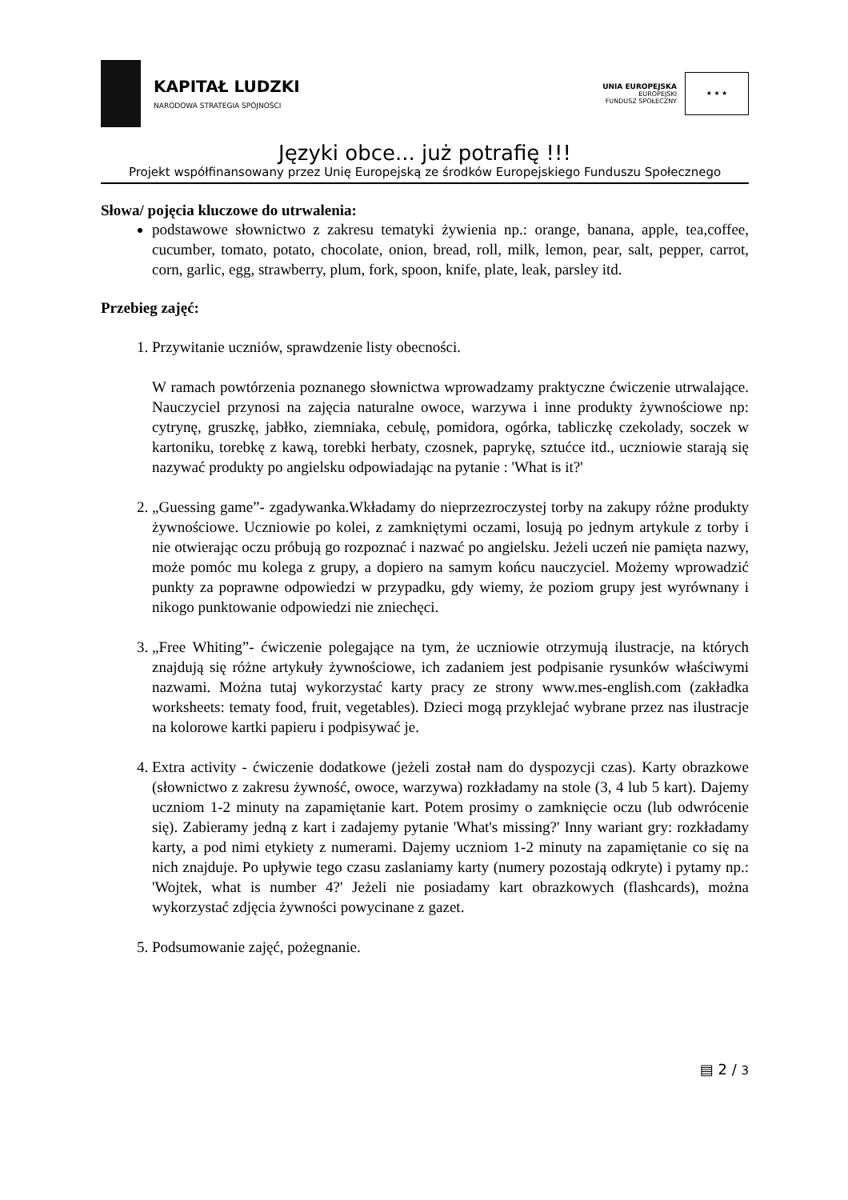KAPITAŁ LUDZKI
NARODOWA STRATEGIA SPÓJNOŚCI
UNIA EUROPEJSKA
EUROPEJSKI
FUNDUSZ SPOŁECZNY
★ ★ ★
Języki obce... już potrafię !!!
Projekt współfinansowany przez Unię Europejską ze środków Europejskiego Funduszu Społecznego
Słowa/ pojęcia kluczowe do utrwalenia:
podstawowe słownictwo z zakresu tematyki żywienia np.: orange, banana, apple, tea,coffee, cucumber, tomato, potato, chocolate, onion, bread, roll, milk, lemon, pear, salt, pepper, carrot, corn, garlic, egg, strawberry, plum, fork, spoon, knife, plate, leak, parsley itd.
Przebieg zajęć:
1. Przywitanie uczniów, sprawdzenie listy obecności.
W ramach powtórzenia poznanego słownictwa wprowadzamy praktyczne ćwiczenie utrwalające. Nauczyciel przynosi na zajęcia naturalne owoce, warzywa i inne produkty żywnościowe np: cytrynę, gruszkę, jabłko, ziemniaka, cebulę, pomidora, ogórka, tabliczkę czekolady, soczek w kartoniku, torebkę z kawą, torebki herbaty, czosnek, paprykę, sztućce itd., uczniowie starają się nazywać produkty po angielsku odpowiadając na pytanie : 'What is it?'
2. „Guessing game”- zgadywanka.Wkładamy do nieprzezroczystej torby na zakupy różne produkty żywnościowe. Uczniowie po kolei, z zamkniętymi oczami, losują po jednym artykule z torby i nie otwierając oczu próbują go rozpoznać i nazwać po angielsku. Jeżeli uczeń nie pamięta nazwy, może pomóc mu kolega z grupy, a dopiero na samym końcu nauczyciel. Możemy wprowadzić punkty za poprawne odpowiedzi w przypadku, gdy wiemy, że poziom grupy jest wyrównany i nikogo punktowanie odpowiedzi nie zniechęci.
3. „Free Whiting”- ćwiczenie polegające na tym, że uczniowie otrzymują ilustracje, na których znajdują się różne artykuły żywnościowe, ich zadaniem jest podpisanie rysunków właściwymi nazwami. Można tutaj wykorzystać karty pracy ze strony www.mes-english.com (zakładka worksheets: tematy food, fruit, vegetables). Dzieci mogą przyklejać wybrane przez nas ilustracje na kolorowe kartki papieru i podpisywać je.
4. Extra activity - ćwiczenie dodatkowe (jeżeli został nam do dyspozycji czas). Karty obrazkowe (słownictwo z zakresu żywność, owoce, warzywa) rozkładamy na stole (3, 4 lub 5 kart). Dajemy uczniom 1-2 minuty na zapamiętanie kart. Potem prosimy o zamknięcie oczu (lub odwrócenie się). Zabieramy jedną z kart i zadajemy pytanie 'What's missing?' Inny wariant gry: rozkładamy karty, a pod nimi etykiety z numerami. Dajemy uczniom 1-2 minuty na zapamiętanie co się na nich znajduje. Po upływie tego czasu zaslaniamy karty (numery pozostają odkryte) i pytamy np.: 'Wojtek, what is number 4?' Jeżeli nie posiadamy kart obrazkowych (flashcards), można wykorzystać zdjęcia żywności powycinane z gazet.
5. Podsumowanie zajęć, pożegnanie.
▤ 2 / 3